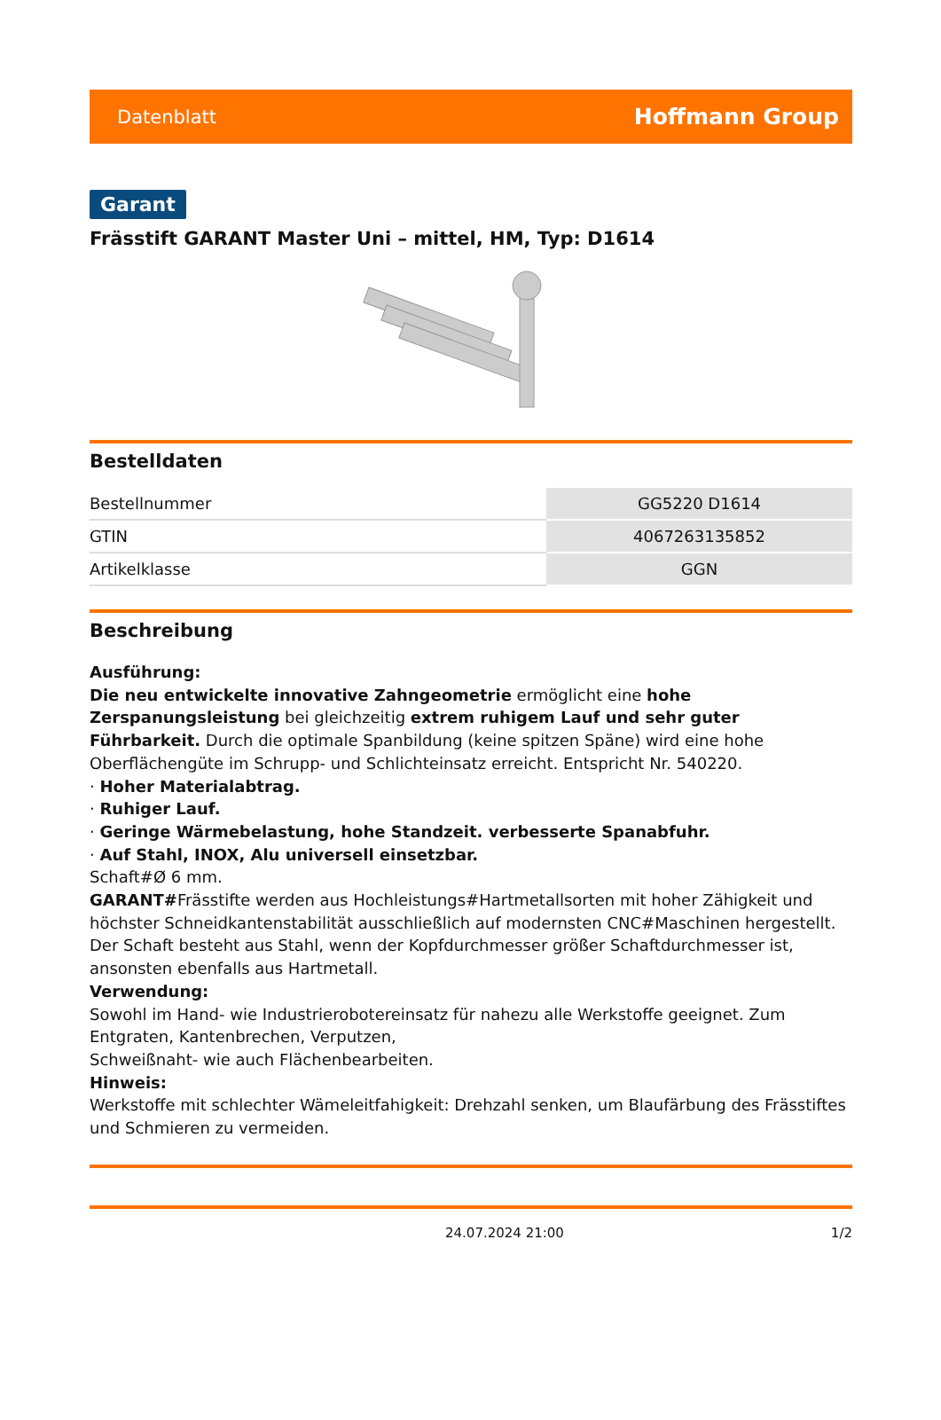Datenblatt Hoffmann Group
Garant
Frässtift GARANT Master Uni – mittel, HM, Typ: D1614
Bestelldaten
| Bestellnummer | GG5220 D1614 |
| GTIN | 4067263135852 |
| Artikelklasse | GGN |
Beschreibung
Ausführung:
Die neu entwickelte innovative Zahngeometrie ermöglicht eine hohe Zerspanungsleistung bei gleichzeitig extrem ruhigem Lauf und sehr guter Führbarkeit. Durch die optimale Spanbildung (keine spitzen Späne) wird eine hohe Oberflächengüte im Schrupp- und Schlichteinsatz erreicht. Entspricht Nr. 540220.
· Hoher Materialabtrag.
· Ruhiger Lauf.
· Geringe Wärmebelastung, hohe Standzeit. verbesserte Spanabfuhr.
· Auf Stahl, INOX, Alu universell einsetzbar.
Schaft#Ø 6 mm.
GARANT#Frässtifte werden aus Hochleistungs#Hartmetallsorten mit hoher Zähigkeit und höchster Schneidkantenstabilität ausschließlich auf modernsten CNC#Maschinen hergestellt. Der Schaft besteht aus Stahl, wenn der Kopfdurchmesser größer Schaftdurchmesser ist, ansonsten ebenfalls aus Hartmetall.
Verwendung:
Sowohl im Hand- wie Industrierobotereinsatz für nahezu alle Werkstoffe geeignet. Zum Entgraten, Kantenbrechen, Verputzen,
Schweißnaht- wie auch Flächenbearbeiten.
Hinweis:
Werkstoffe mit schlechter Wämeleitfahigkeit: Drehzahl senken, um Blaufärbung des Frässtiftes und Schmieren zu vermeiden.
24.07.2024 21:00 1/2